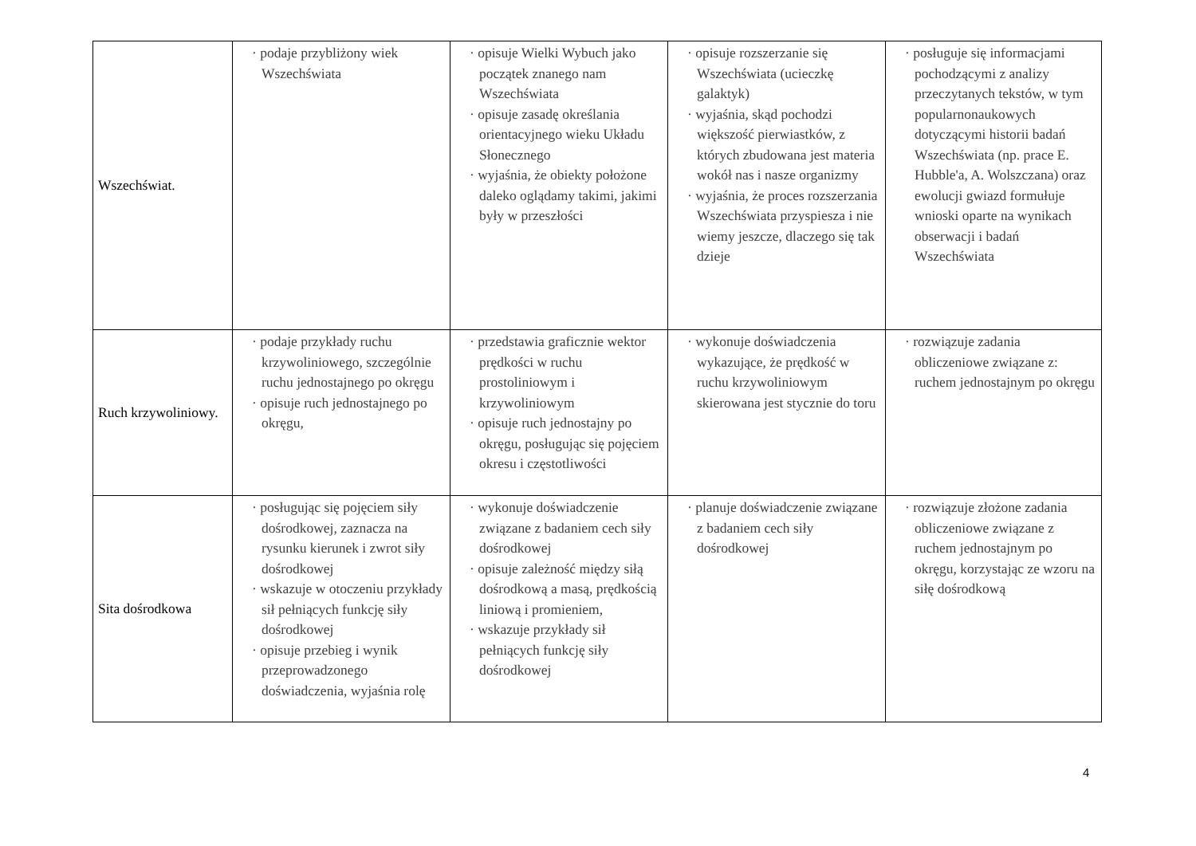| Wszechświat. | · podaje przybliżony wiek Wszechświata | · opisuje Wielki Wybuch jako początek znanego nam Wszechświata · opisuje zasadę określania orientacyjnego wieku Układu Słonecznego · wyjaśnia, że obiekty położone daleko oglądamy takimi, jakimi były w przeszłości | · opisuje rozszerzanie się Wszechświata (ucieczkę galaktyk) · wyjaśnia, skąd pochodzi większość pierwiastków, z których zbudowana jest materia wokół nas i nasze organizmy · wyjaśnia, że proces rozszerzania Wszechświata przyspiesza i nie wiemy jeszcze, dlaczego się tak dzieje | · posługuje się informacjami pochodzącymi z analizy przeczytanych tekstów, w tym popularnonaukowych dotyczącymi historii badań Wszechświata (np. prace E. Hubble'a, A. Wolszczana) oraz ewolucji gwiazd formułuje wnioski oparte na wynikach obserwacji i badań Wszechświata |
| Ruch krzywoliniowy. | · podaje przykłady ruchu krzywoliniowego, szczególnie ruchu jednostajnego po okręgu · opisuje ruch jednostajnego po okręgu, | · przedstawia graficznie wektor prędkości w ruchu prostoliniowym i krzywoliniowym · opisuje ruch jednostajny po okręgu, posługując się pojęciem okresu i częstotliwości | · wykonuje doświadczenia wykazujące, że prędkość w ruchu krzywoliniowym skierowana jest stycznie do toru | · rozwiązuje zadania obliczeniowe związane z: ruchem jednostajnym po okręgu |
| Sita dośrodkowa | · posługując się pojęciem siły dośrodkowej, zaznacza na rysunku kierunek i zwrot siły dośrodkowej · wskazuje w otoczeniu przykłady sił pełniących funkcję siły dośrodkowej · opisuje przebieg i wynik przeprowadzonego doświadczenia, wyjaśnia rolę | · wykonuje doświadczenie związane z badaniem cech siły dośrodkowej · opisuje zależność między siłą dośrodkową a masą, prędkością liniową i promieniem, · wskazuje przykłady sił pełniących funkcję siły dośrodkowej | · planuje doświadczenie związane z badaniem cech siły dośrodkowej | · rozwiązuje złożone zadania obliczeniowe związane z ruchem jednostajnym po okręgu, korzystając ze wzoru na siłę dośrodkową |
4